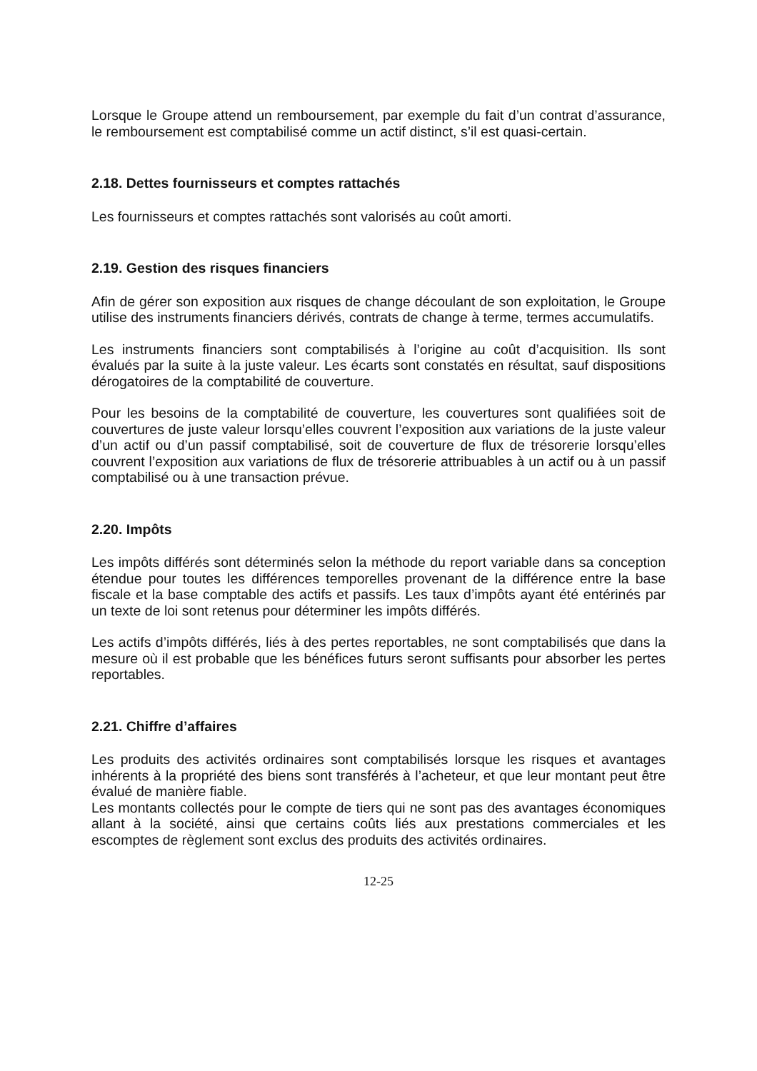Lorsque le Groupe attend un remboursement, par exemple du fait d’un contrat d’assurance, le remboursement est comptabilisé comme un actif distinct, s’il est quasi-certain.
2.18. Dettes fournisseurs et comptes rattachés
Les fournisseurs et comptes rattachés sont valorisés au coût amorti.
2.19. Gestion des risques financiers
Afin de gérer son exposition aux risques de change découlant de son exploitation, le Groupe utilise des instruments financiers dérivés, contrats de change à terme, termes accumulatifs.
Les instruments financiers sont comptabilisés à l’origine au coût d’acquisition. Ils sont évalués par la suite à la juste valeur. Les écarts sont constatés en résultat, sauf dispositions dérogatoires de la comptabilité de couverture.
Pour les besoins de la comptabilité de couverture, les couvertures sont qualifiées soit de couvertures de juste valeur lorsqu’elles couvrent l’exposition aux variations de la juste valeur d’un actif ou d’un passif comptabilisé, soit de couverture de flux de trésorerie lorsqu’elles couvrent l’exposition aux variations de flux de trésorerie attribuables à un actif ou à un passif comptabilisé ou à une transaction prévue.
2.20. Impôts
Les impôts différés sont déterminés selon la méthode du report variable dans sa conception étendue pour toutes les différences temporelles provenant de la différence entre la base fiscale et la base comptable des actifs et passifs. Les taux d’impôts ayant été entérinés par un texte de loi sont retenus pour déterminer les impôts différés.
Les actifs d’impôts différés, liés à des pertes reportables, ne sont comptabilisés que dans la mesure où il est probable que les bénéfices futurs seront suffisants pour absorber les pertes reportables.
2.21. Chiffre d’affaires
Les produits des activités ordinaires sont comptabilisés lorsque les risques et avantages inhérents à la propriété des biens sont transférés à l’acheteur, et que leur montant peut être évalué de manière fiable.
Les montants collectés pour le compte de tiers qui ne sont pas des avantages économiques allant à la société, ainsi que certains coûts liés aux prestations commerciales et les escomptes de règlement sont exclus des produits des activités ordinaires.
12-25